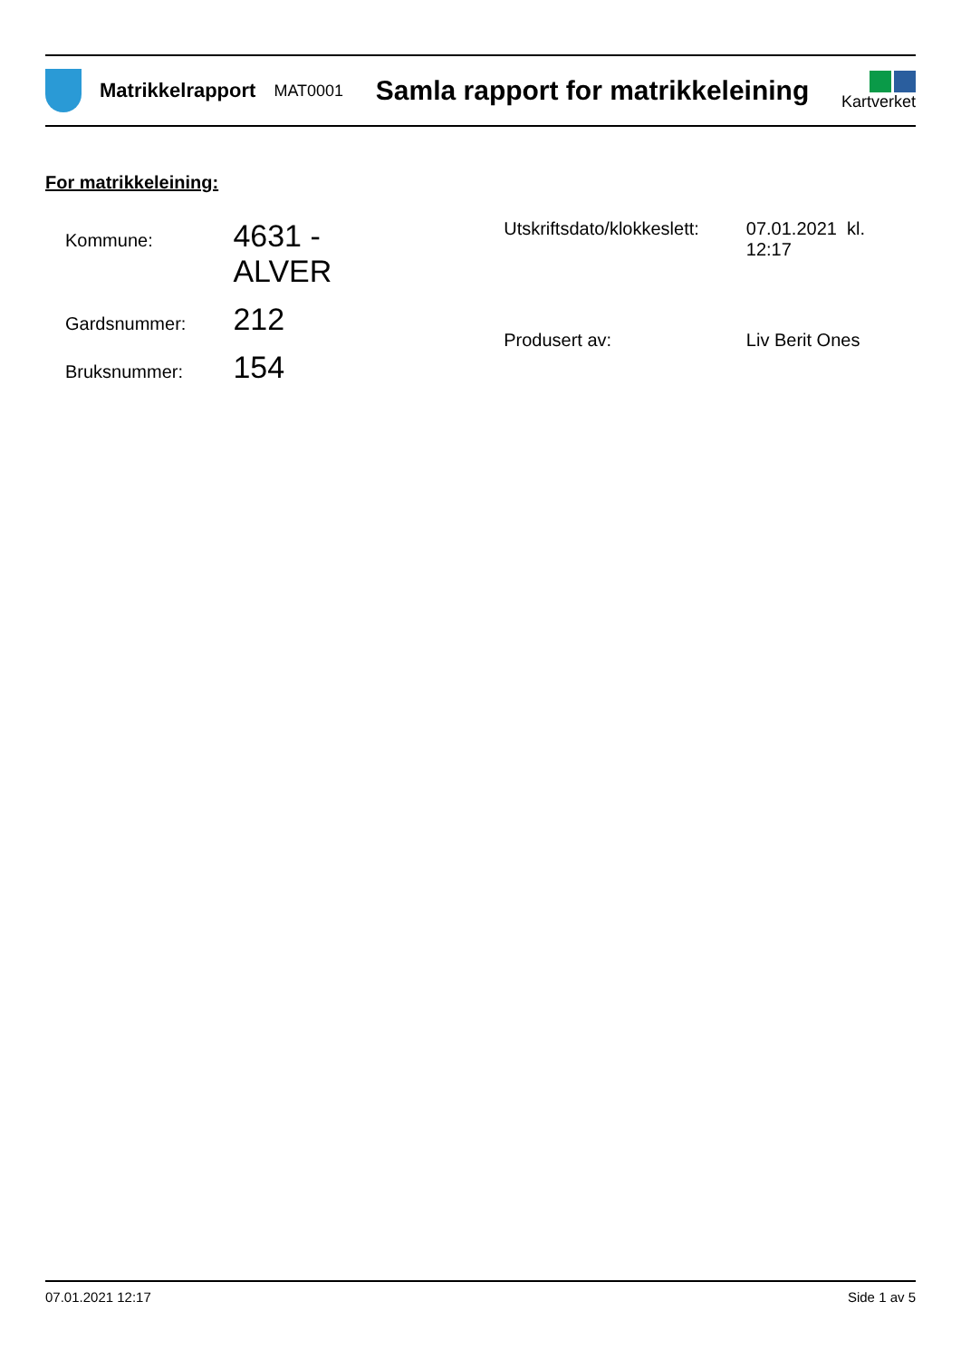Matrikkelrapport
MAT0001
Samla rapport for matrikkeleining
Kartverket
For matrikkeleining:
| Kommune: | 4631 - ALVER |
| Gardsnummer: | 212 |
| Bruksnummer: | 154 |
| Utskriftsdato/klokkeslett: | 07.01.2021 kl. 12:17 |
| Produsert av: | Liv Berit Ones |
07.01.2021 12:17 Side 1 av 5